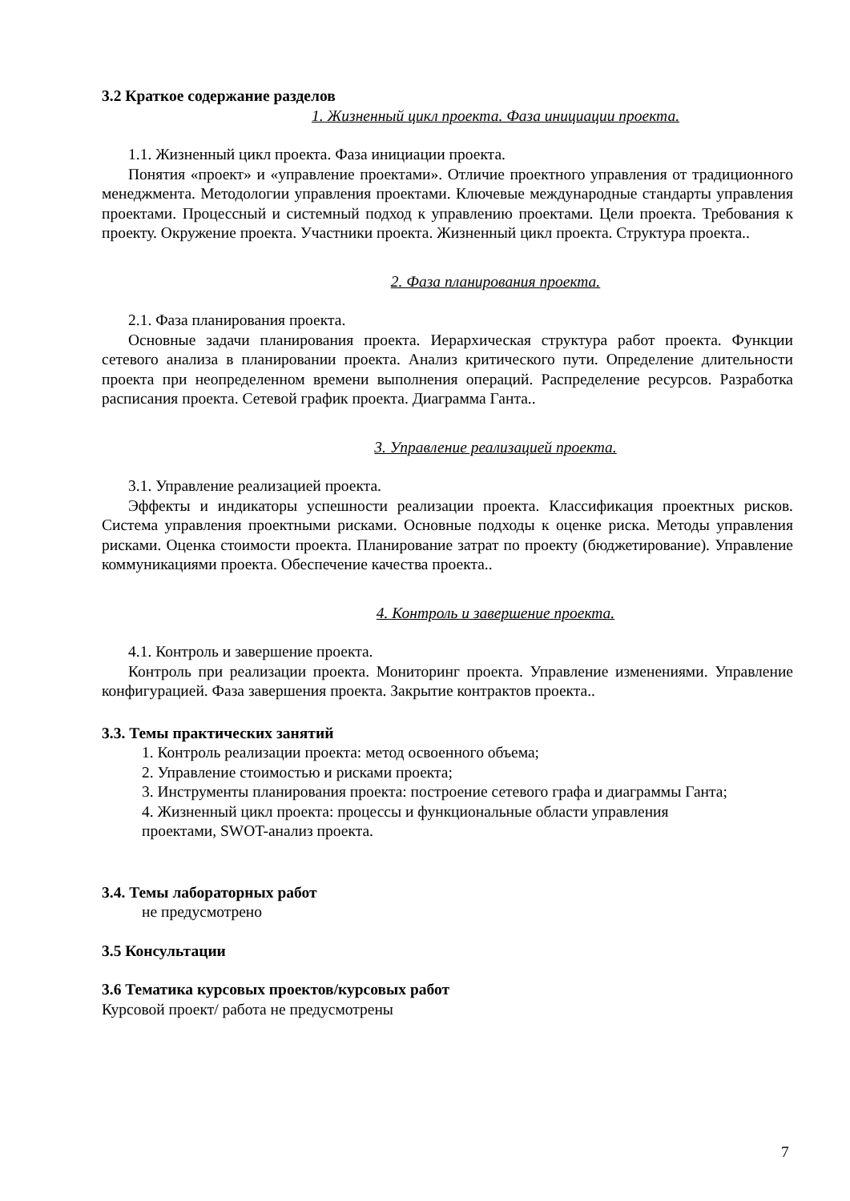3.2 Краткое содержание разделов
1. Жизненный цикл проекта. Фаза инициации проекта.
1.1. Жизненный цикл проекта. Фаза инициации проекта.
Понятия «проект» и «управление проектами». Отличие проектного управления от традиционного менеджмента. Методологии управления проектами. Ключевые международные стандарты управления проектами. Процессный и системный подход к управлению проектами. Цели проекта. Требования к проекту. Окружение проекта. Участники проекта. Жизненный цикл проекта. Структура проекта..
2. Фаза планирования проекта.
2.1. Фаза планирования проекта.
Основные задачи планирования проекта. Иерархическая структура работ проекта. Функции сетевого анализа в планировании проекта. Анализ критического пути. Определение длительности проекта при неопределенном времени выполнения операций. Распределение ресурсов. Разработка расписания проекта. Сетевой график проекта. Диаграмма Ганта..
3. Управление реализацией проекта.
3.1. Управление реализацией проекта.
Эффекты и индикаторы успешности реализации проекта. Классификация проектных рисков. Система управления проектными рисками. Основные подходы к оценке риска. Методы управления рисками. Оценка стоимости проекта. Планирование затрат по проекту (бюджетирование). Управление коммуникациями проекта. Обеспечение качества проекта..
4. Контроль и завершение проекта.
4.1. Контроль и завершение проекта.
Контроль при реализации проекта. Мониторинг проекта. Управление изменениями. Управление конфигурацией. Фаза завершения проекта. Закрытие контрактов проекта..
3.3. Темы практических занятий
1. Контроль реализации проекта: метод освоенного объема;
2. Управление стоимостью и рисками проекта;
3. Инструменты планирования проекта: построение сетевого графа и диаграммы Ганта;
4. Жизненный цикл проекта: процессы и функциональные области управления
проектами, SWOT-анализ проекта.
3.4. Темы лабораторных работ
не предусмотрено
3.5 Консультации
3.6 Тематика курсовых проектов/курсовых работ
Курсовой проект/ работа не предусмотрены
7